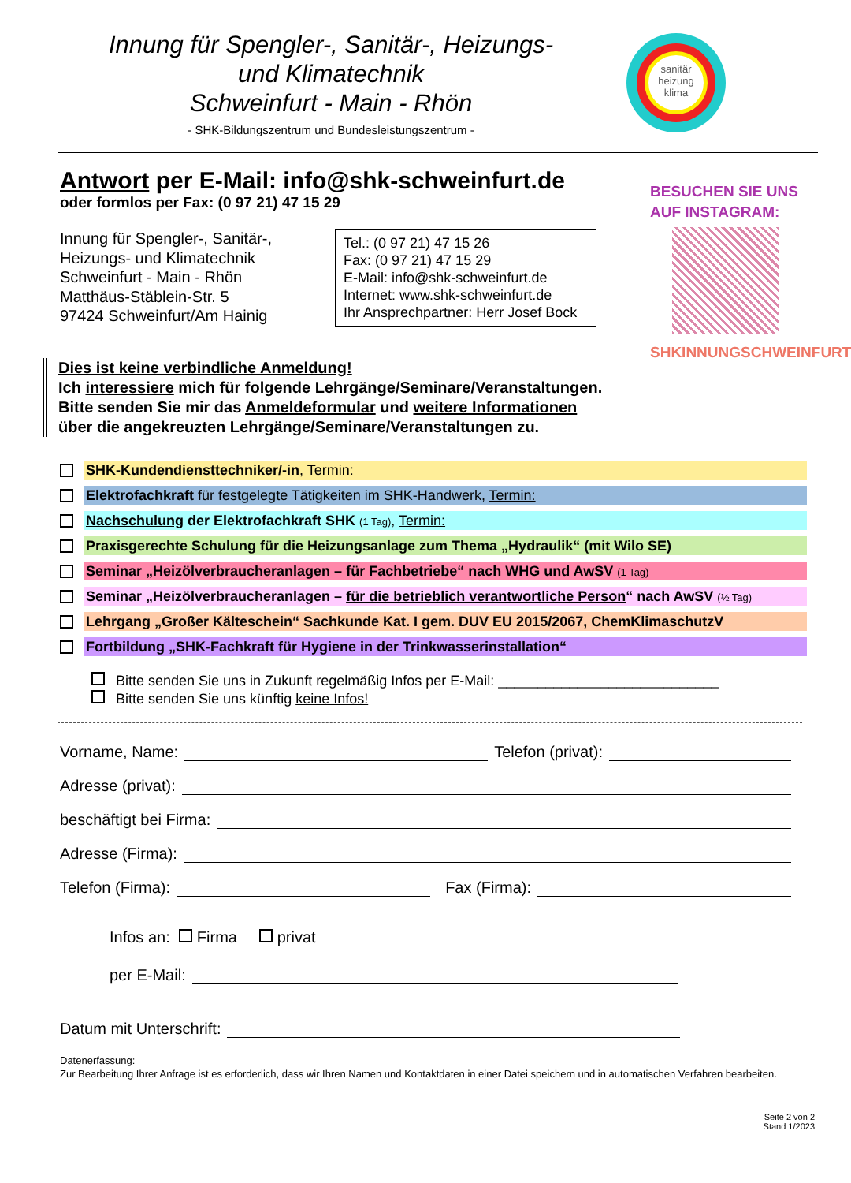Innung für Spengler-, Sanitär-, Heizungs-
und Klimatechnik
Schweinfurt - Main - Rhön
- SHK-Bildungszentrum und Bundesleistungszentrum -
sanitär
heizung
klima
BESUCHEN SIE UNS
AUF INSTAGRAM:
SHKINNUNGSCHWEINFURT
Antwort per E-Mail: info@shk-schweinfurt.de
oder formlos per Fax: (0 97 21) 47 15 29
Innung für Spengler-, Sanitär-,
Heizungs- und Klimatechnik
Schweinfurt - Main - Rhön
Matthäus-Stäblein-Str. 5
97424 Schweinfurt/Am Hainig
Tel.: (0 97 21) 47 15 26
Fax: (0 97 21) 47 15 29
E-Mail: info@shk-schweinfurt.de
Internet: www.shk-schweinfurt.de
Ihr Ansprechpartner: Herr Josef Bock
Dies ist keine verbindliche Anmeldung!
Ich interessiere mich für folgende Lehrgänge/Seminare/Veranstaltungen.
Bitte senden Sie mir das Anmeldeformular und weitere Informationen
über die angekreuzten Lehrgänge/Seminare/Veranstaltungen zu.
SHK-Kundendiensttechniker/-in, Termin:
Elektrofachkraft für festgelegte Tätigkeiten im SHK-Handwerk, Termin:
Nachschulung der Elektrofachkraft SHK (1 Tag), Termin:
Praxisgerechte Schulung für die Heizungsanlage zum Thema „Hydraulik“ (mit Wilo SE)
Seminar „Heizölverbraucheranlagen – für Fachbetriebe“ nach WHG und AwSV (1 Tag)
Seminar „Heizölverbraucheranlagen – für die betrieblich verantwortliche Person“ nach AwSV (½ Tag)
Lehrgang „Großer Kälteschein“ Sachkunde Kat. I gem. DUV EU 2015/2067, ChemKlimaschutzV
Fortbildung „SHK-Fachkraft für Hygiene in der Trinkwasserinstallation“
Bitte senden Sie uns in Zukunft regelmäßig Infos per E-Mail: ____________________________
Bitte senden Sie uns künftig keine Infos!
Vorname, Name: Telefon (privat):
Adresse (privat):
beschäftigt bei Firma:
Adresse (Firma):
Telefon (Firma): Fax (Firma):
Infos an: Firma privat
per E-Mail:
Datum mit Unterschrift:
Datenerfassung:
Zur Bearbeitung Ihrer Anfrage ist es erforderlich, dass wir Ihren Namen und Kontaktdaten in einer Datei speichern und in automatischen Verfahren bearbeiten.
Seite 2 von 2
Stand 1/2023